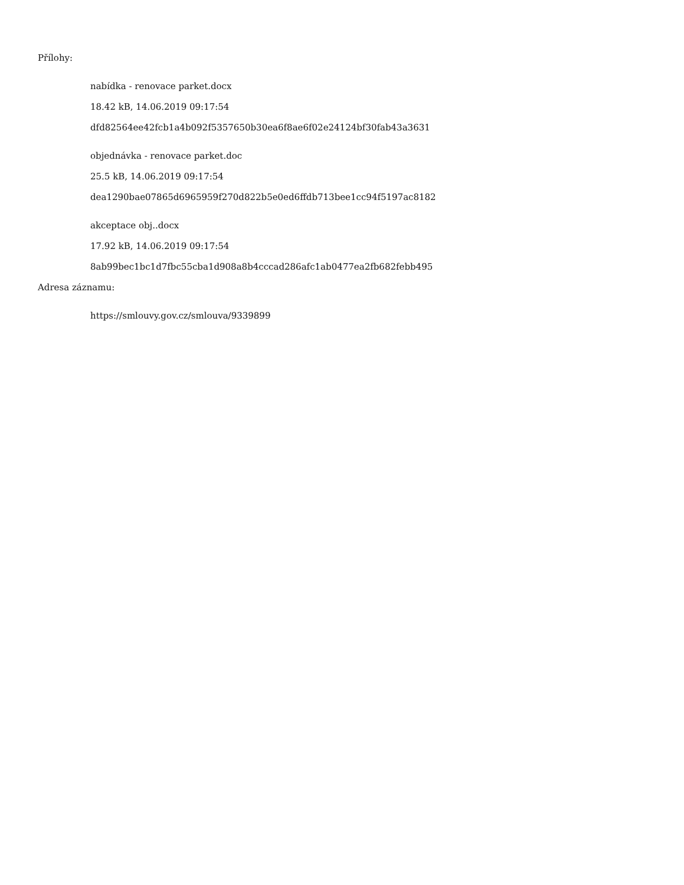Přílohy:
nabídka - renovace parket.docx
18.42 kB, 14.06.2019 09:17:54
dfd82564ee42fcb1a4b092f5357650b30ea6f8ae6f02e24124bf30fab43a3631
objednávka - renovace parket.doc
25.5 kB, 14.06.2019 09:17:54
dea1290bae07865d6965959f270d822b5e0ed6ffdb713bee1cc94f5197ac8182
akceptace obj..docx
17.92 kB, 14.06.2019 09:17:54
8ab99bec1bc1d7fbc55cba1d908a8b4cccad286afc1ab0477ea2fb682febb495
Adresa záznamu:
https://smlouvy.gov.cz/smlouva/9339899